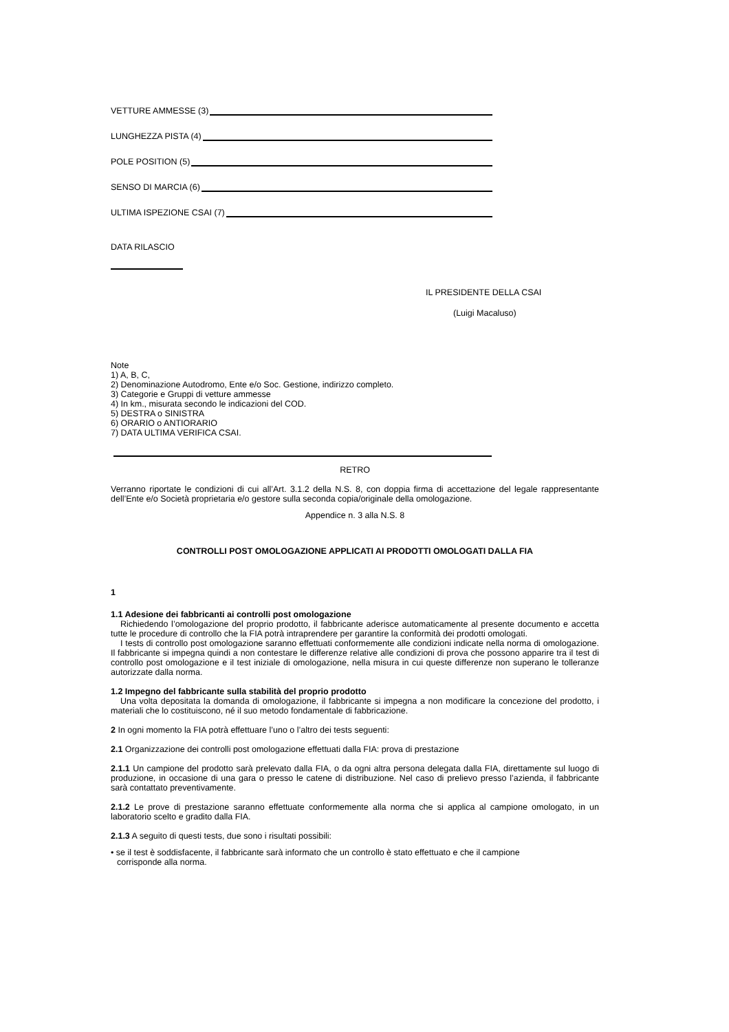VETTURE AMMESSE (3)
LUNGHEZZA PISTA (4)
POLE POSITION (5)
SENSO DI MARCIA (6)
ULTIMA ISPEZIONE CSAI (7)
DATA RILASCIO
IL PRESIDENTE DELLA CSAI
(Luigi Macaluso)
Note
1) A, B, C,
2) Denominazione Autodromo, Ente e/o Soc. Gestione, indirizzo completo.
3) Categorie e Gruppi di vetture ammesse
4) In km., misurata secondo le indicazioni del COD.
5) DESTRA o SINISTRA
6) ORARIO o ANTIORARIO
7) DATA ULTIMA VERIFICA CSAI.
RETRO
Verranno riportate le condizioni di cui all’Art. 3.1.2 della N.S. 8, con doppia firma di accettazione del legale rappresentante dell’Ente e/o Società proprietaria e/o gestore sulla seconda copia/originale della omologazione.
Appendice n. 3 alla N.S. 8
CONTROLLI POST OMOLOGAZIONE APPLICATI AI PRODOTTI OMOLOGATI DALLA FIA
1
1.1 Adesione dei fabbricanti ai controlli post omologazione
Richiedendo l’omologazione del proprio prodotto, il fabbricante aderisce automaticamente al presente documento e accetta tutte le procedure di controllo che la FIA potrà intraprendere per garantire la conformità dei prodotti omologati.
I tests di controllo post omologazione saranno effettuati conformemente alle condizioni indicate nella norma di omologazione. Il fabbricante si impegna quindi a non contestare le differenze relative alle condizioni di prova che possono apparire tra il test di controllo post omologazione e il test iniziale di omologazione, nella misura in cui queste differenze non superano le tolleranze autorizzate dalla norma.
1.2 Impegno del fabbricante sulla stabilità del proprio prodotto
Una volta depositata la domanda di omologazione, il fabbricante si impegna a non modificare la concezione del prodotto, i materiali che lo costituiscono, né il suo metodo fondamentale di fabbricazione.
2 In ogni momento la FIA potrà effettuare l’uno o l’altro dei tests seguenti:
2.1 Organizzazione dei controlli post omologazione effettuati dalla FIA: prova di prestazione
2.1.1 Un campione del prodotto sarà prelevato dalla FIA, o da ogni altra persona delegata dalla FIA, direttamente sul luogo di produzione, in occasione di una gara o presso le catene di distribuzione. Nel caso di prelievo presso l’azienda, il fabbricante sarà contattato preventivamente.
2.1.2 Le prove di prestazione saranno effettuate conformemente alla norma che si applica al campione omologato, in un laboratorio scelto e gradito dalla FIA.
2.1.3 A seguito di questi tests, due sono i risultati possibili:
• se il test è soddisfacente, il fabbricante sarà informato che un controllo è stato effettuato e che il campione corrisponde alla norma.